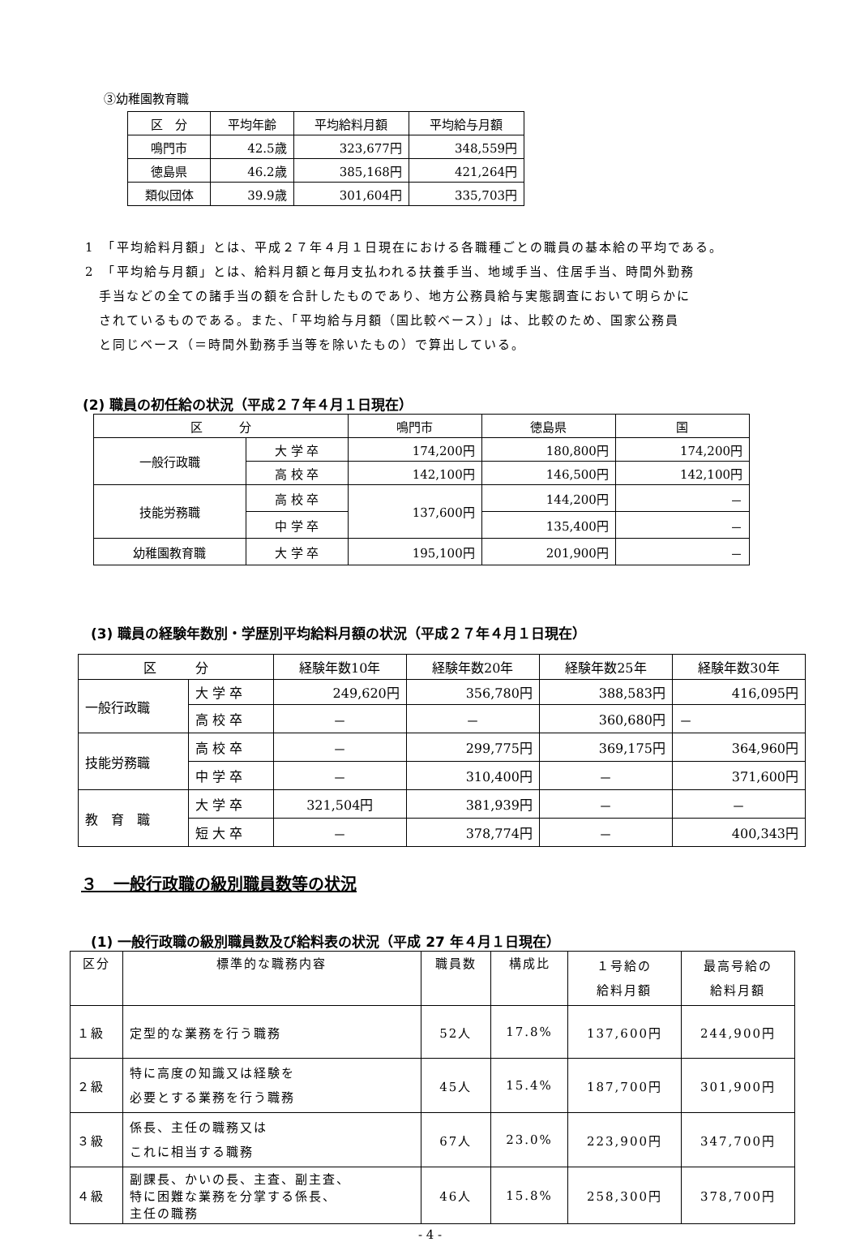③幼稚園教育職
| 区 分 | 平均年齢 | 平均給料月額 | 平均給与月額 |
| --- | --- | --- | --- |
| 鳴門市 | 42.5歳 | 323,677円 | 348,559円 |
| 徳島県 | 46.2歳 | 385,168円 | 421,264円 |
| 類似団体 | 39.9歳 | 301,604円 | 335,703円 |
1　「平均給料月額」とは、平成２７年４月１日現在における各職種ごとの職員の基本給の平均である。
2　「平均給与月額」とは、給料月額と毎月支払われる扶養手当、地域手当、住居手当、時間外勤務
　手当などの全ての諸手当の額を合計したものであり、地方公務員給与実態調査において明らかに
　されているものである。また、「平均給与月額（国比較ベース）」は、比較のため、国家公務員
　と同じベース（＝時間外勤務手当等を除いたもの）で算出している。
(2) 職員の初任給の状況（平成２７年４月１日現在）
| 区 分 | | 鳴門市 | 徳島県 | 国 |
| --- | --- | --- | --- | --- |
| 一般行政職 | 大 学 卒 | 174,200円 | 180,800円 | 174,200円 |
| | 高 校 卒 | 142,100円 | 146,500円 | 142,100円 |
| 技能労務職 | 高 校 卒 | 137,600円 | 144,200円 | － |
| | 中 学 卒 | | 135,400円 | － |
| 幼稚園教育職 | 大 学 卒 | 195,100円 | 201,900円 | － |
(3) 職員の経験年数別・学歴別平均給料月額の状況（平成２７年４月１日現在）
| 区 分 | | 経験年数10年 | 経験年数20年 | 経験年数25年 | 経験年数30年 |
| --- | --- | --- | --- | --- | --- |
| 一般行政職 | 大 学 卒 | 249,620円 | 356,780円 | 388,583円 | 416,095円 |
| | 高 校 卒 | － | － | 360,680円 | － |
| 技能労務職 | 高 校 卒 | － | 299,775円 | 369,175円 | 364,960円 |
| | 中 学 卒 | － | 310,400円 | － | 371,600円 |
| 教 育 職 | 大 学 卒 | 321,504円 | 381,939円 | － | － |
| | 短 大 卒 | － | 378,774円 | － | 400,343円 |
３　一般行政職の級別職員数等の状況
(1) 一般行政職の級別職員数及び給料表の状況（平成 27 年４月１日現在）
| 区分 | 標準的な職務内容 | 職員数 | 構成比 | １号給の 給料月額 | 最高号給の 給料月額 |
| --- | --- | --- | --- | --- | --- |
| １級 | 定型的な業務を行う職務 | 52人 | 17.8% | 137,600円 | 244,900円 |
| ２級 | 特に高度の知識又は経験を 必要とする業務を行う職務 | 45人 | 15.4% | 187,700円 | 301,900円 |
| ３級 | 係長、主任の職務又は これに相当する職務 | 67人 | 23.0% | 223,900円 | 347,700円 |
| ４級 | 副課長、かいの長、主査、副主査、 特に困難な業務を分掌する係長、 主任の職務 | 46人 | 15.8% | 258,300円 | 378,700円 |
- 4 -